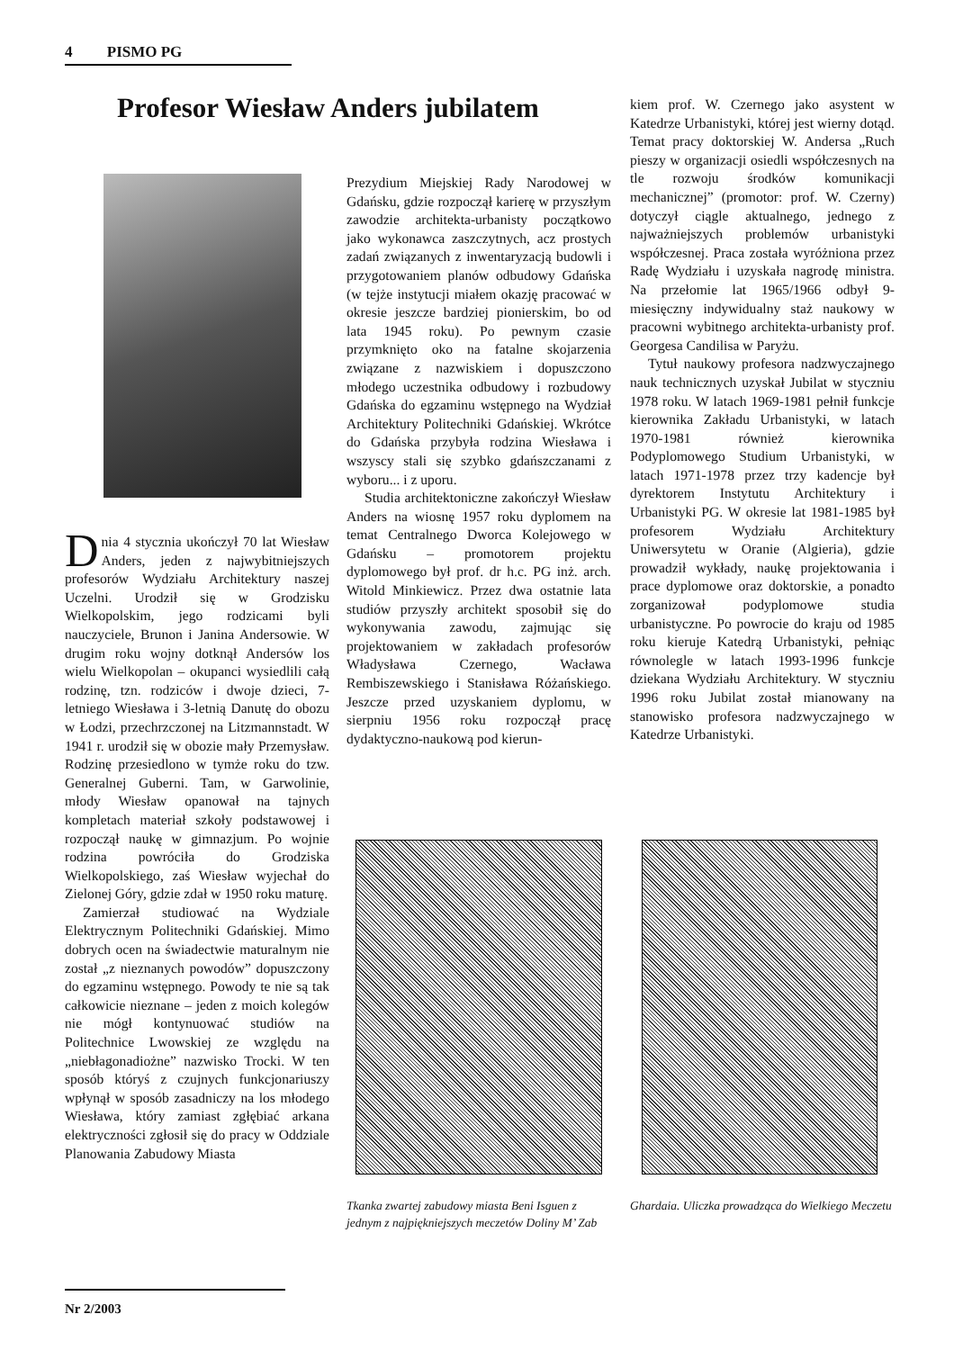4 PISMO PG
Profesor Wiesław Anders jubilatem
Dnia 4 stycznia ukończył 70 lat Wiesław Anders, jeden z najwybitniejszych profesorów Wydziału Architektury naszej Uczelni. Urodził się w Grodzisku Wielkopolskim, jego rodzicami byli nauczyciele, Brunon i Janina Andersowie. W drugim roku wojny dotknął Andersów los wielu Wielkopolan – okupanci wysiedlili całą rodzinę, tzn. rodziców i dwoje dzieci, 7-letniego Wiesława i 3-letnią Danutę do obozu w Łodzi, przechrzczonej na Litzmannstadt. W 1941 r. urodził się w obozie mały Przemysław. Rodzinę przesiedlono w tymże roku do tzw. Generalnej Guberni. Tam, w Garwolinie, młody Wiesław opanował na tajnych kompletach materiał szkoły podstawowej i rozpoczął naukę w gimnazjum. Po wojnie rodzina powróciła do Grodziska Wielkopolskiego, zaś Wiesław wyjechał do Zielonej Góry, gdzie zdał w 1950 roku maturę.
Zamierzał studiować na Wydziale Elektrycznym Politechniki Gdańskiej. Mimo dobrych ocen na świadectwie maturalnym nie został „z nieznanych powodów” dopuszczony do egzaminu wstępnego. Powody te nie są tak całkowicie nieznane – jeden z moich kolegów nie mógł kontynuować studiów na Politechnice Lwowskiej ze względu na „niebłagonadiożne” nazwisko Trocki. W ten sposób któryś z czujnych funkcjonariuszy wpłynął w sposób zasadniczy na los młodego Wiesława, który zamiast zgłębiać arkana elektryczności zgłosił się do pracy w Oddziale Planowania Zabudowy Miasta
Prezydium Miejskiej Rady Narodowej w Gdańsku, gdzie rozpoczął karierę w przyszłym zawodzie architekta-urbanisty początkowo jako wykonawca zaszczytnych, acz prostych zadań związanych z inwentaryzacją budowli i przygotowaniem planów odbudowy Gdańska (w tejże instytucji miałem okazję pracować w okresie jeszcze bardziej pionierskim, bo od lata 1945 roku). Po pewnym czasie przymknięto oko na fatalne skojarzenia związane z nazwiskiem i dopuszczono młodego uczestnika odbudowy i rozbudowy Gdańska do egzaminu wstępnego na Wydział Architektury Politechniki Gdańskiej. Wkrótce do Gdańska przybyła rodzina Wiesława i wszyscy stali się szybko gdańszczanami z wyboru... i z uporu.
Studia architektoniczne zakończył Wiesław Anders na wiosnę 1957 roku dyplomem na temat Centralnego Dworca Kolejowego w Gdańsku – promotorem projektu dyplomowego był prof. dr h.c. PG inż. arch. Witold Minkiewicz. Przez dwa ostatnie lata studiów przyszły architekt sposobił się do wykonywania zawodu, zajmując się projektowaniem w zakładach profesorów Władysława Czernego, Wacława Rembiszewskiego i Stanisława Różańskiego. Jeszcze przed uzyskaniem dyplomu, w sierpniu 1956 roku rozpoczął pracę dydaktyczno-naukową pod kierun-
kiem prof. W. Czernego jako asystent w Katedrze Urbanistyki, której jest wierny dotąd. Temat pracy doktorskiej W. Andersa „Ruch pieszy w organizacji osiedli współczesnych na tle rozwoju środków komunikacji mechanicznej” (promotor: prof. W. Czerny) dotyczył ciągle aktualnego, jednego z najważniejszych problemów urbanistyki współczesnej. Praca została wyróżniona przez Radę Wydziału i uzyskała nagrodę ministra. Na przełomie lat 1965/1966 odbył 9-miesięczny indywidualny staż naukowy w pracowni wybitnego architekta-urbanisty prof. Georgesa Candilisa w Paryżu.
Tytuł naukowy profesora nadzwyczajnego nauk technicznych uzyskał Jubilat w styczniu 1978 roku. W latach 1969-1981 pełnił funkcje kierownika Zakładu Urbanistyki, w latach 1970-1981 również kierownika Podyplomowego Studium Urbanistyki, w latach 1971-1978 przez trzy kadencje był dyrektorem Instytutu Architektury i Urbanistyki PG. W okresie lat 1981-1985 był profesorem Wydziału Architektury Uniwersytetu w Oranie (Algieria), gdzie prowadził wykłady, naukę projektowania i prace dyplomowe oraz doktorskie, a ponadto zorganizował podyplomowe studia urbanistyczne. Po powrocie do kraju od 1985 roku kieruje Katedrą Urbanistyki, pełniąc równolegle w latach 1993-1996 funkcje dziekana Wydziału Architektury. W styczniu 1996 roku Jubilat został mianowany na stanowisko profesora nadzwyczajnego w Katedrze Urbanistyki.
Tkanka zwartej zabudowy miasta Beni Isguen z jednym z najpiękniejszych meczetów Doliny M’ Zab
Ghardaia. Uliczka prowadząca do Wielkiego Meczetu
Nr 2/2003